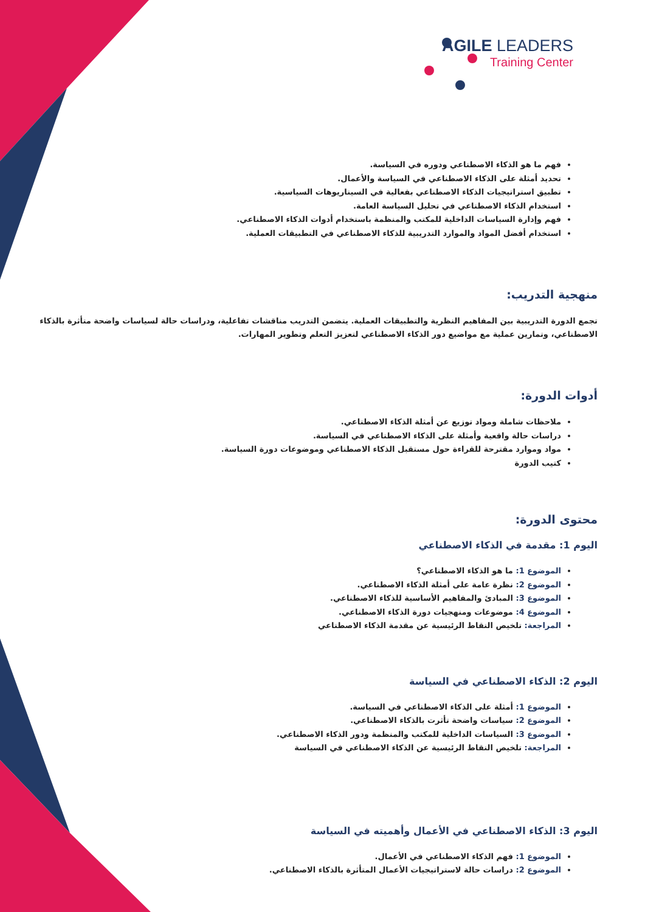AGILE LEADERS
Training Center
فهم ما هو الذكاء الاصطناعي ودوره في السياسة.
تحديد أمثلة على الذكاء الاصطناعي في السياسة والأعمال.
تطبيق استراتيجيات الذكاء الاصطناعي بفعالية في السيناريوهات السياسية.
استخدام الذكاء الاصطناعي في تحليل السياسة العامة.
فهم وإدارة السياسات الداخلية للمكتب والمنظمة باستخدام أدوات الذكاء الاصطناعي.
استخدام أفضل المواد والموارد التدريبية للذكاء الاصطناعي في التطبيقات العملية.
منهجية التدريب:
تجمع الدورة التدريبية بين المفاهيم النظرية والتطبيقات العملية. يتضمن التدريب مناقشات تفاعلية، ودراسات حالة لسياسات واضحة متأثرة بالذكاء الاصطناعي، وتمارين عملية مع مواضيع دور الذكاء الاصطناعي لتعزيز التعلم وتطوير المهارات.
أدوات الدورة:
ملاحظات شاملة ومواد توزيع عن أمثلة الذكاء الاصطناعي.
دراسات حالة واقعية وأمثلة على الذكاء الاصطناعي في السياسة.
مواد وموارد مقترحة للقراءة حول مستقبل الذكاء الاصطناعي وموضوعات دورة السياسة.
كتيب الدورة
محتوى الدورة:
اليوم 1: مقدمة في الذكاء الاصطناعي
الموضوع 1: ما هو الذكاء الاصطناعي؟
الموضوع 2: نظرة عامة على أمثلة الذكاء الاصطناعي.
الموضوع 3: المبادئ والمفاهيم الأساسية للذكاء الاصطناعي.
الموضوع 4: موضوعات ومنهجيات دورة الذكاء الاصطناعي.
المراجعة: تلخيص النقاط الرئيسية عن مقدمة الذكاء الاصطناعي
اليوم 2: الذكاء الاصطناعي في السياسة
الموضوع 1: أمثلة على الذكاء الاصطناعي في السياسة.
الموضوع 2: سياسات واضحة تأثرت بالذكاء الاصطناعي.
الموضوع 3: السياسات الداخلية للمكتب والمنظمة ودور الذكاء الاصطناعي.
المراجعة: تلخيص النقاط الرئيسية عن الذكاء الاصطناعي في السياسة
اليوم 3: الذكاء الاصطناعي في الأعمال وأهميته في السياسة
الموضوع 1: فهم الذكاء الاصطناعي في الأعمال.
الموضوع 2: دراسات حالة لاستراتيجيات الأعمال المتأثرة بالذكاء الاصطناعي.